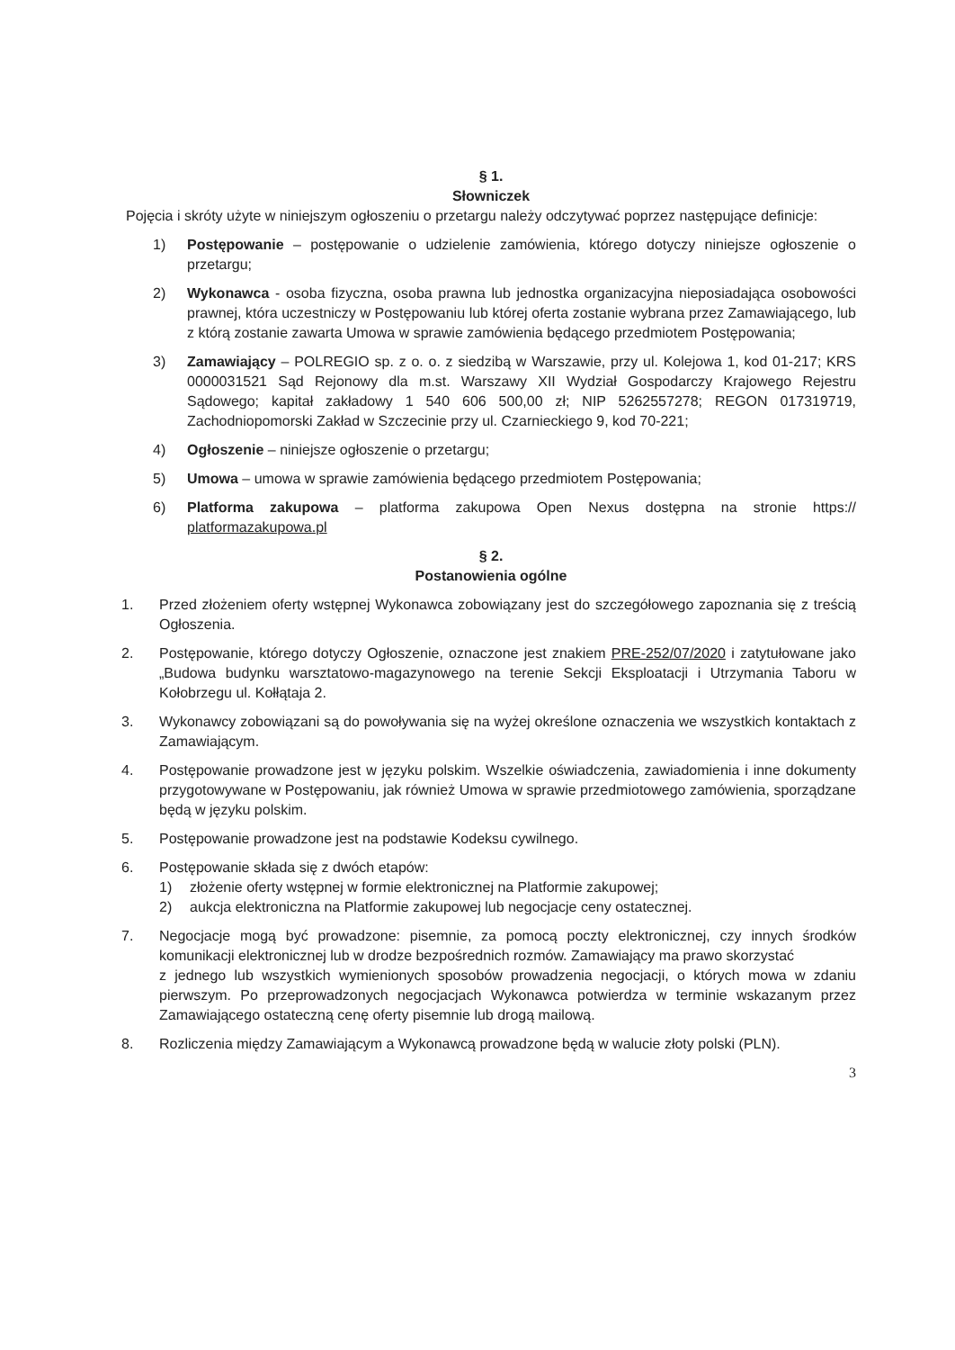§ 1.
Słowniczek
Pojęcia i skróty użyte w niniejszym ogłoszeniu o przetargu należy odczytywać poprzez następujące definicje:
1) Postępowanie – postępowanie o udzielenie zamówienia, którego dotyczy niniejsze ogłoszenie o przetargu;
2) Wykonawca - osoba fizyczna, osoba prawna lub jednostka organizacyjna nieposiadająca osobowości prawnej, która uczestniczy w Postępowaniu lub której oferta zostanie wybrana przez Zamawiającego, lub z którą zostanie zawarta Umowa w sprawie zamówienia będącego przedmiotem Postępowania;
3) Zamawiający – POLREGIO sp. z o. o. z siedzibą w Warszawie, przy ul. Kolejowa 1, kod 01-217; KRS 0000031521 Sąd Rejonowy dla m.st. Warszawy XII Wydział Gospodarczy Krajowego Rejestru Sądowego; kapitał zakładowy 1 540 606 500,00 zł; NIP 5262557278; REGON 017319719, Zachodniopomorski Zakład w Szczecinie przy ul. Czarnieckiego 9, kod 70-221;
4) Ogłoszenie – niniejsze ogłoszenie o przetargu;
5) Umowa – umowa w sprawie zamówienia będącego przedmiotem Postępowania;
6) Platforma zakupowa – platforma zakupowa Open Nexus dostępna na stronie https:// platformazakupowa.pl
§ 2.
Postanowienia ogólne
1. Przed złożeniem oferty wstępnej Wykonawca zobowiązany jest do szczegółowego zapoznania się z treścią Ogłoszenia.
2. Postępowanie, którego dotyczy Ogłoszenie, oznaczone jest znakiem PRE-252/07/2020 i zatytułowane jako „Budowa budynku warsztatowo-magazynowego na terenie Sekcji Eksploatacji i Utrzymania Taboru w Kołobrzegu ul. Kołłątaja 2.
3. Wykonawcy zobowiązani są do powoływania się na wyżej określone oznaczenia we wszystkich kontaktach z Zamawiającym.
4. Postępowanie prowadzone jest w języku polskim. Wszelkie oświadczenia, zawiadomienia i inne dokumenty przygotowywane w Postępowaniu, jak również Umowa w sprawie przedmiotowego zamówienia, sporządzane będą w języku polskim.
5. Postępowanie prowadzone jest na podstawie Kodeksu cywilnego.
6. Postępowanie składa się z dwóch etapów:
1) złożenie oferty wstępnej w formie elektronicznej na Platformie zakupowej;
2) aukcja elektroniczna na Platformie zakupowej lub negocjacje ceny ostatecznej.
7. Negocjacje mogą być prowadzone: pisemnie, za pomocą poczty elektronicznej, czy innych środków komunikacji elektronicznej lub w drodze bezpośrednich rozmów. Zamawiający ma prawo skorzystać
z jednego lub wszystkich wymienionych sposobów prowadzenia negocjacji, o których mowa w zdaniu pierwszym. Po przeprowadzonych negocjacjach Wykonawca potwierdza w terminie wskazanym przez Zamawiającego ostateczną cenę oferty pisemnie lub drogą mailową.
8. Rozliczenia między Zamawiającym a Wykonawcą prowadzone będą w walucie złoty polski (PLN).
3